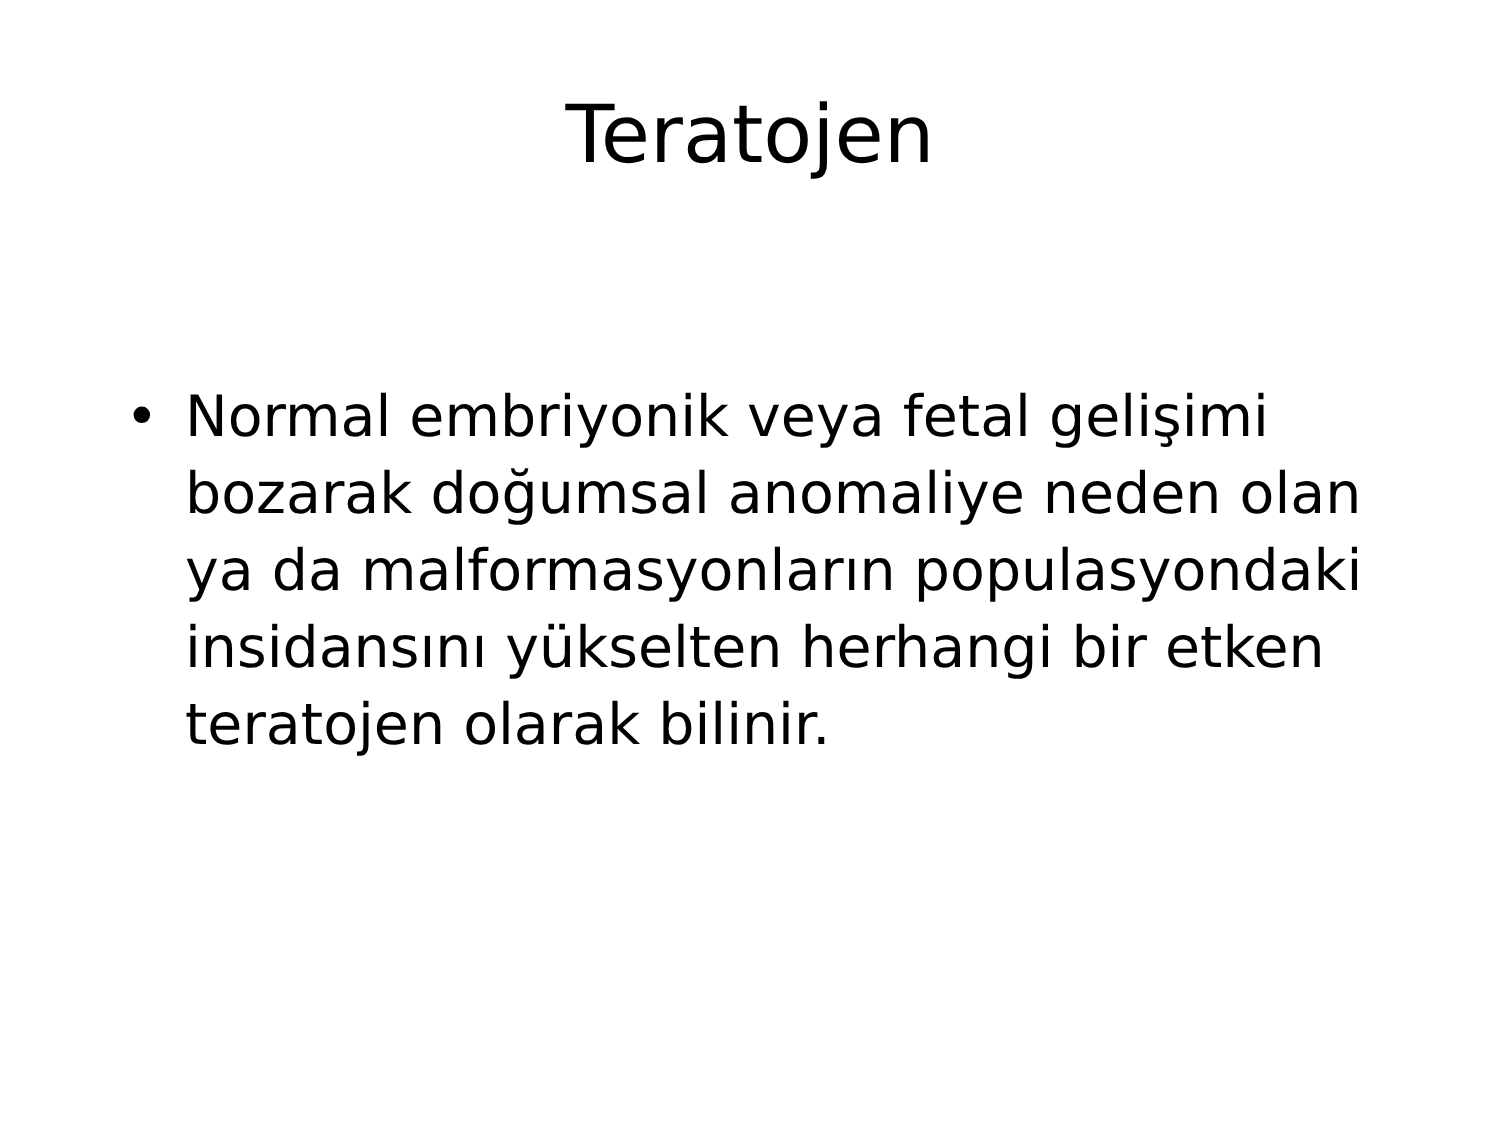Teratojen
• Normal embriyonik veya fetal gelişimi bozarak doğumsal anomaliye neden olan ya da malformasyonların populasyondaki insidansını yükselten herhangi bir etken teratojen olarak bilinir.